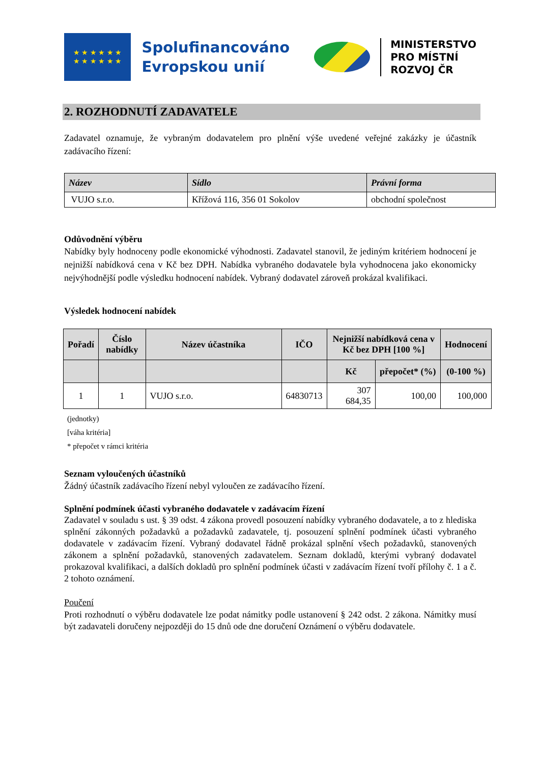★ ★ ★ ★ ★ ★
★ ★ ★ ★ ★ ★
Spolufinancováno
Evropskou unií
MINISTERSTVO
PRO MÍSTNÍ
ROZVOJ ČR
2. ROZHODNUTÍ ZADAVATELE
Zadavatel oznamuje, že vybraným dodavatelem pro plnění výše uvedené veřejné zakázky je účastník zadávacího řízení:
| Název | Sídlo | Právní forma |
| --- | --- | --- |
| VUJO s.r.o. | Křížová 116, 356 01 Sokolov | obchodní společnost |
Odůvodnění výběru
Nabídky byly hodnoceny podle ekonomické výhodnosti. Zadavatel stanovil, že jediným kritériem hodnocení je nejnižší nabídková cena v Kč bez DPH. Nabídka vybraného dodavatele byla vyhodnocena jako ekonomicky nejvýhodnější podle výsledku hodnocení nabídek. Vybraný dodavatel zároveň prokázal kvalifikaci.
Výsledek hodnocení nabídek
| Pořadí | Číslo nabídky | Název účastníka | IČO | Nejnižší nabídková cena v Kč bez DPH [100 %] | | Hodnocení |
| --- | --- | --- | --- | --- | --- | --- |
| | | | | Kč | přepočet* (%) | (0-100 %) |
| 1 | 1 | VUJO s.r.o. | 64830713 | 307 684,35 | 100,00 | 100,000 |
(jednotky)
[váha kritéria]
* přepočet v rámci kritéria
Seznam vyloučených účastníků
Žádný účastník zadávacího řízení nebyl vyloučen ze zadávacího řízení.
Splnění podmínek účasti vybraného dodavatele v zadávacím řízení
Zadavatel v souladu s ust. § 39 odst. 4 zákona provedl posouzení nabídky vybraného dodavatele, a to z hlediska splnění zákonných požadavků a požadavků zadavatele, tj. posouzení splnění podmínek účasti vybraného dodavatele v zadávacím řízení. Vybraný dodavatel řádně prokázal splnění všech požadavků, stanovených zákonem a splnění požadavků, stanovených zadavatelem. Seznam dokladů, kterými vybraný dodavatel prokazoval kvalifikaci, a dalších dokladů pro splnění podmínek účasti v zadávacím řízení tvoří přílohy č. 1 a č. 2 tohoto oznámení.
Poučení
Proti rozhodnutí o výběru dodavatele lze podat námitky podle ustanovení § 242 odst. 2 zákona. Námitky musí být zadavateli doručeny nejpozději do 15 dnů ode dne doručení Oznámení o výběru dodavatele.